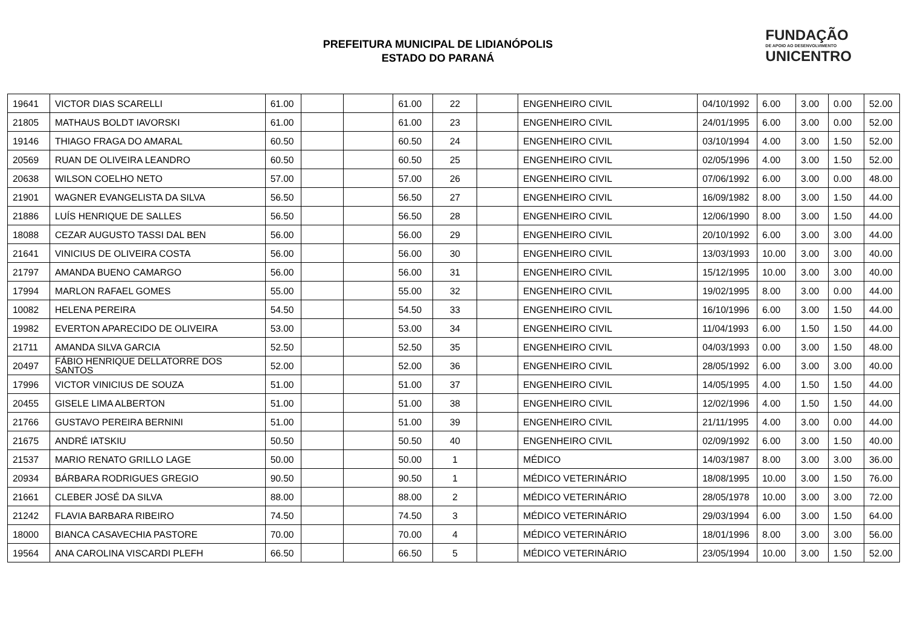PREFEITURA MUNICIPAL DE LIDIANÓPOLIS
ESTADO DO PARANÁ
FUNDAÇÃO
DE APOIO AO DESENVOLVIMENTO
UNICENTRO
| 19641 | VICTOR DIAS SCARELLI | 61.00 | | | 61.00 | 22 | | ENGENHEIRO CIVIL | 04/10/1992 | 6.00 | 3.00 | 0.00 | 52.00 |
| 21805 | MATHAUS BOLDT IAVORSKI | 61.00 | | | 61.00 | 23 | | ENGENHEIRO CIVIL | 24/01/1995 | 6.00 | 3.00 | 0.00 | 52.00 |
| 19146 | THIAGO FRAGA DO AMARAL | 60.50 | | | 60.50 | 24 | | ENGENHEIRO CIVIL | 03/10/1994 | 4.00 | 3.00 | 1.50 | 52.00 |
| 20569 | RUAN DE OLIVEIRA LEANDRO | 60.50 | | | 60.50 | 25 | | ENGENHEIRO CIVIL | 02/05/1996 | 4.00 | 3.00 | 1.50 | 52.00 |
| 20638 | WILSON COELHO NETO | 57.00 | | | 57.00 | 26 | | ENGENHEIRO CIVIL | 07/06/1992 | 6.00 | 3.00 | 0.00 | 48.00 |
| 21901 | WAGNER EVANGELISTA DA SILVA | 56.50 | | | 56.50 | 27 | | ENGENHEIRO CIVIL | 16/09/1982 | 8.00 | 3.00 | 1.50 | 44.00 |
| 21886 | LUÍS HENRIQUE DE SALLES | 56.50 | | | 56.50 | 28 | | ENGENHEIRO CIVIL | 12/06/1990 | 8.00 | 3.00 | 1.50 | 44.00 |
| 18088 | CEZAR AUGUSTO TASSI DAL BEN | 56.00 | | | 56.00 | 29 | | ENGENHEIRO CIVIL | 20/10/1992 | 6.00 | 3.00 | 3.00 | 44.00 |
| 21641 | VINICIUS DE OLIVEIRA COSTA | 56.00 | | | 56.00 | 30 | | ENGENHEIRO CIVIL | 13/03/1993 | 10.00 | 3.00 | 3.00 | 40.00 |
| 21797 | AMANDA BUENO CAMARGO | 56.00 | | | 56.00 | 31 | | ENGENHEIRO CIVIL | 15/12/1995 | 10.00 | 3.00 | 3.00 | 40.00 |
| 17994 | MARLON RAFAEL GOMES | 55.00 | | | 55.00 | 32 | | ENGENHEIRO CIVIL | 19/02/1995 | 8.00 | 3.00 | 0.00 | 44.00 |
| 10082 | HELENA PEREIRA | 54.50 | | | 54.50 | 33 | | ENGENHEIRO CIVIL | 16/10/1996 | 6.00 | 3.00 | 1.50 | 44.00 |
| 19982 | EVERTON APARECIDO DE OLIVEIRA | 53.00 | | | 53.00 | 34 | | ENGENHEIRO CIVIL | 11/04/1993 | 6.00 | 1.50 | 1.50 | 44.00 |
| 21711 | AMANDA SILVA GARCIA | 52.50 | | | 52.50 | 35 | | ENGENHEIRO CIVIL | 04/03/1993 | 0.00 | 3.00 | 1.50 | 48.00 |
| 20497 | FÁBIO HENRIQUE DELLATORRE DOS SANTOS | 52.00 | | | 52.00 | 36 | | ENGENHEIRO CIVIL | 28/05/1992 | 6.00 | 3.00 | 3.00 | 40.00 |
| 17996 | VICTOR VINICIUS DE SOUZA | 51.00 | | | 51.00 | 37 | | ENGENHEIRO CIVIL | 14/05/1995 | 4.00 | 1.50 | 1.50 | 44.00 |
| 20455 | GISELE LIMA ALBERTON | 51.00 | | | 51.00 | 38 | | ENGENHEIRO CIVIL | 12/02/1996 | 4.00 | 1.50 | 1.50 | 44.00 |
| 21766 | GUSTAVO PEREIRA BERNINI | 51.00 | | | 51.00 | 39 | | ENGENHEIRO CIVIL | 21/11/1995 | 4.00 | 3.00 | 0.00 | 44.00 |
| 21675 | ANDRÉ IATSKIU | 50.50 | | | 50.50 | 40 | | ENGENHEIRO CIVIL | 02/09/1992 | 6.00 | 3.00 | 1.50 | 40.00 |
| 21537 | MARIO RENATO GRILLO LAGE | 50.00 | | | 50.00 | 1 | | MÉDICO | 14/03/1987 | 8.00 | 3.00 | 3.00 | 36.00 |
| 20934 | BÁRBARA RODRIGUES GREGIO | 90.50 | | | 90.50 | 1 | | MÉDICO VETERINÁRIO | 18/08/1995 | 10.00 | 3.00 | 1.50 | 76.00 |
| 21661 | CLEBER JOSÉ DA SILVA | 88.00 | | | 88.00 | 2 | | MÉDICO VETERINÁRIO | 28/05/1978 | 10.00 | 3.00 | 3.00 | 72.00 |
| 21242 | FLAVIA BARBARA RIBEIRO | 74.50 | | | 74.50 | 3 | | MÉDICO VETERINÁRIO | 29/03/1994 | 6.00 | 3.00 | 1.50 | 64.00 |
| 18000 | BIANCA CASAVECHIA PASTORE | 70.00 | | | 70.00 | 4 | | MÉDICO VETERINÁRIO | 18/01/1996 | 8.00 | 3.00 | 3.00 | 56.00 |
| 19564 | ANA CAROLINA VISCARDI PLEFH | 66.50 | | | 66.50 | 5 | | MÉDICO VETERINÁRIO | 23/05/1994 | 10.00 | 3.00 | 1.50 | 52.00 |